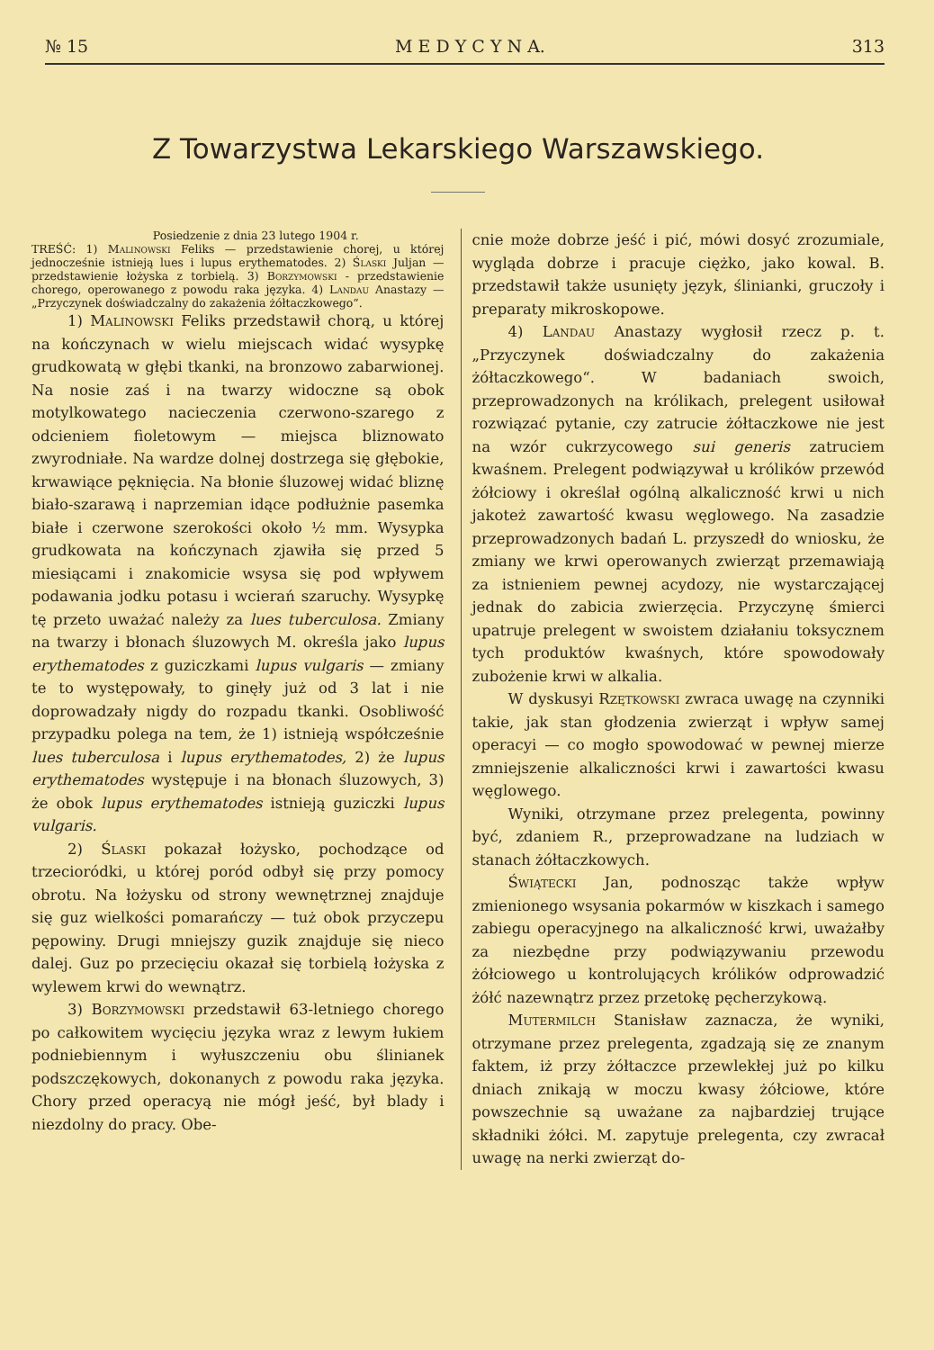№ 15 M E D Y C Y N A. 313
Z Towarzystwa Lekarskiego Warszawskiego.
Posiedzenie z dnia 23 lutego 1904 r.
TREŚĆ: 1) Malinowski Feliks — przedstawienie chorej, u której jednocześnie istnieją lues i lupus erythematodes. 2) Ślaski Juljan — przedstawienie łożyska z torbielą. 3) Borzymowski - przedstawienie chorego, operowanego z powodu raka języka. 4) Landau Anastazy — „Przyczynek doświadczalny do zakażenia żółtaczkowego“.
1) Malinowski Feliks przedstawił chorą, u której na kończynach w wielu miejscach widać wysypkę grudkowatą w głębi tkanki, na bronzowo zabarwionej. Na nosie zaś i na twarzy widoczne są obok motylkowatego nacieczenia czerwono-szarego z odcieniem fioletowym — miejsca bliznowato zwyrodniałe. Na wardze dolnej dostrzega się głębokie, krwawiące pęknięcia. Na błonie śluzowej widać bliznę biało-szarawą i naprzemian idące podłużnie pasemka białe i czerwone szerokości około ½ mm. Wysypka grudkowata na kończynach zjawiła się przed 5 miesiącami i znakomicie wsysa się pod wpływem podawania jodku potasu i wcierań szaruchy. Wysypkę tę przeto uważać należy za lues tuberculosa. Zmiany na twarzy i błonach śluzowych M. określa jako lupus erythematodes z guziczkami lupus vulgaris — zmiany te to występowały, to ginęły już od 3 lat i nie doprowadzały nigdy do rozpadu tkanki. Osobliwość przypadku polega na tem, że 1) istnieją współcześnie lues tuberculosa i lupus erythematodes, 2) że lupus erythematodes występuje i na błonach śluzowych, 3) że obok lupus erythematodes istnieją guziczki lupus vulgaris.
2) Ślaski pokazał łożysko, pochodzące od trzecioródki, u której poród odbył się przy pomocy obrotu. Na łożysku od strony wewnętrznej znajduje się guz wielkości pomarańczy — tuż obok przyczepu pępowiny. Drugi mniejszy guzik znajduje się nieco dalej. Guz po przecięciu okazał się torbielą łożyska z wylewem krwi do wewnątrz.
3) Borzymowski przedstawił 63-letniego chorego po całkowitem wycięciu języka wraz z lewym łukiem podniebiennym i wyłuszczeniu obu ślinianek podszczękowych, dokonanych z powodu raka języka. Chory przed operacyą nie mógł jeść, był blady i niezdolny do pracy. Obe-
cnie może dobrze jeść i pić, mówi dosyć zrozumiale, wygląda dobrze i pracuje ciężko, jako kowal. B. przedstawił także usunięty język, ślinianki, gruczoły i preparaty mikroskopowe.
4) Landau Anastazy wygłosił rzecz p. t. „Przyczynek doświadczalny do zakażenia żółtaczkowego“. W badaniach swoich, przeprowadzonych na królikach, prelegent usiłował rozwiązać pytanie, czy zatrucie żółtaczkowe nie jest na wzór cukrzycowego sui generis zatruciem kwaśnem. Prelegent podwiązywał u królików przewód żółciowy i określał ogólną alkaliczność krwi u nich jakoteż zawartość kwasu węglowego. Na zasadzie przeprowadzonych badań L. przyszedł do wniosku, że zmiany we krwi operowanych zwierząt przemawiają za istnieniem pewnej acydozy, nie wystarczającej jednak do zabicia zwierzęcia. Przyczynę śmierci upatruje prelegent w swoistem działaniu toksycznem tych produktów kwaśnych, które spowodowały zubożenie krwi w alkalia.
W dyskusyi Rzętkowski zwraca uwagę na czynniki takie, jak stan głodzenia zwierząt i wpływ samej operacyi — co mogło spowodować w pewnej mierze zmniejszenie alkaliczności krwi i zawartości kwasu węglowego.
Wyniki, otrzymane przez prelegenta, powinny być, zdaniem R., przeprowadzane na ludziach w stanach żółtaczkowych.
Świątecki Jan, podnosząc także wpływ zmienionego wsysania pokarmów w kiszkach i samego zabiegu operacyjnego na alkaliczność krwi, uważałby za niezbędne przy podwiązywaniu przewodu żółciowego u kontrolujących królików odprowadzić żółć nazewnątrz przez przetokę pęcherzykową.
Mutermilch Stanisław zaznacza, że wyniki, otrzymane przez prelegenta, zgadzają się ze znanym faktem, iż przy żółtaczce przewlekłej już po kilku dniach znikają w moczu kwasy żółciowe, które powszechnie są uważane za najbardziej trujące składniki żółci. M. zapytuje prelegenta, czy zwracał uwagę na nerki zwierząt do-